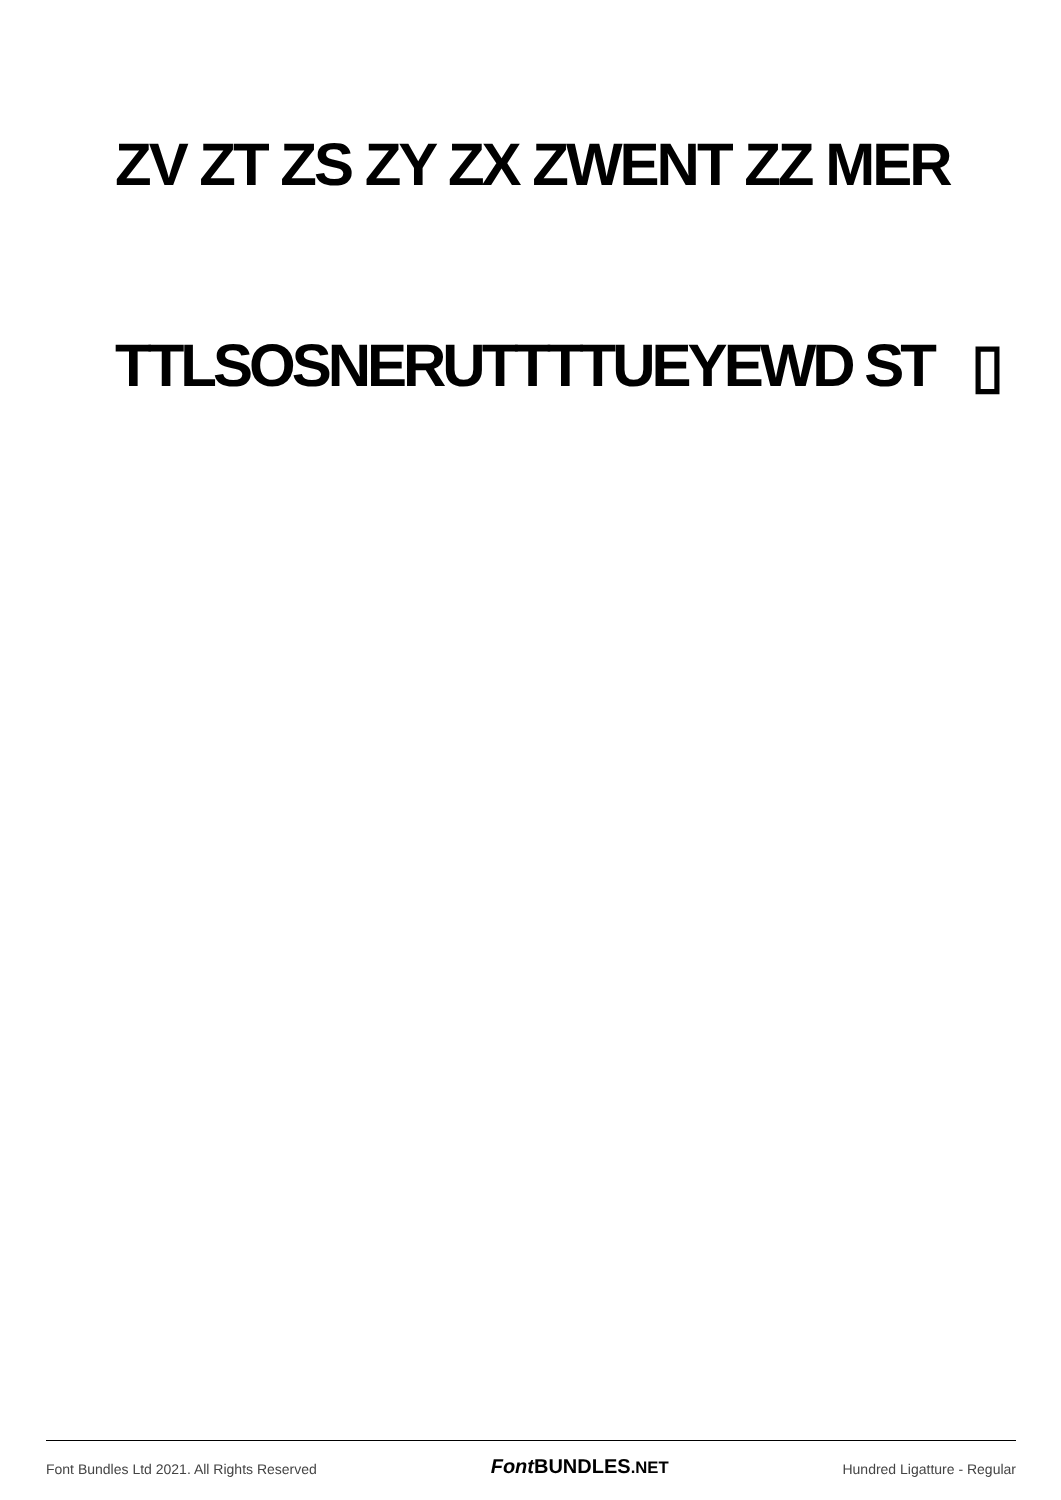ZV ZT ZS ZY ZX ZWENT ZZ MER
TTLSOSNERUTTTTUEYEWD ST ▯
Font Bundles Ltd 2021. All Rights Reserved Font BUNDLES.NET Hundred Ligatture - Regular